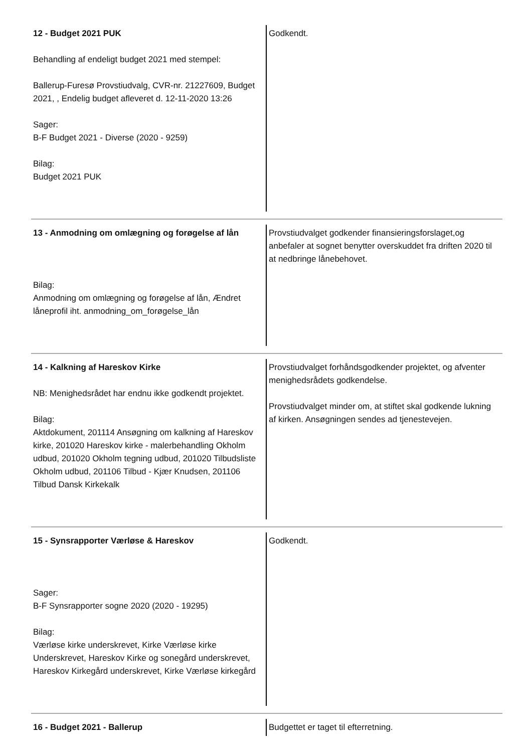| 12 - Budget 2021 PUK Behandling af endeligt budget 2021 med stempel: Ballerup-Furesø Provstiudvalg, CVR-nr. 21227609, Budget 2021, , Endelig budget afleveret d. 12-11-2020 13:26 Sager: B-F Budget 2021 - Diverse (2020 - 9259) Bilag: Budget 2021 PUK | Godkendt. |
| 13 - Anmodning om omlægning og forøgelse af lån Bilag: Anmodning om omlægning og forøgelse af lån, Ændret låneprofil iht. anmodning_om_forøgelse_lån | Provstiudvalget godkender finansieringsforslaget,og anbefaler at sognet benytter overskuddet fra driften 2020 til at nedbringe lånebehovet. |
| 14 - Kalkning af Hareskov Kirke NB: Menighedsrådet har endnu ikke godkendt projektet. Bilag: Aktdokument, 201114 Ansøgning om kalkning af Hareskov kirke, 201020 Hareskov kirke - malerbehandling Okholm udbud, 201020 Okholm tegning udbud, 201020 Tilbudsliste Okholm udbud, 201106 Tilbud - Kjær Knudsen, 201106 Tilbud Dansk Kirkekalk | Provstiudvalget forhåndsgodkender projektet, og afventer menighedsrådets godkendelse. Provstiudvalget minder om, at stiftet skal godkende lukning af kirken. Ansøgningen sendes ad tjenestevejen. |
| 15 - Synsrapporter Værløse & Hareskov Sager: B-F Synsrapporter sogne 2020 (2020 - 19295) Bilag: Værløse kirke underskrevet, Kirke Værløse kirke Underskrevet, Hareskov Kirke og sonegård underskrevet, Hareskov Kirkegård underskrevet, Kirke Værløse kirkegård | Godkendt. |
| 16 - Budget 2021 - Ballerup | Budgettet er taget til efterretning. |